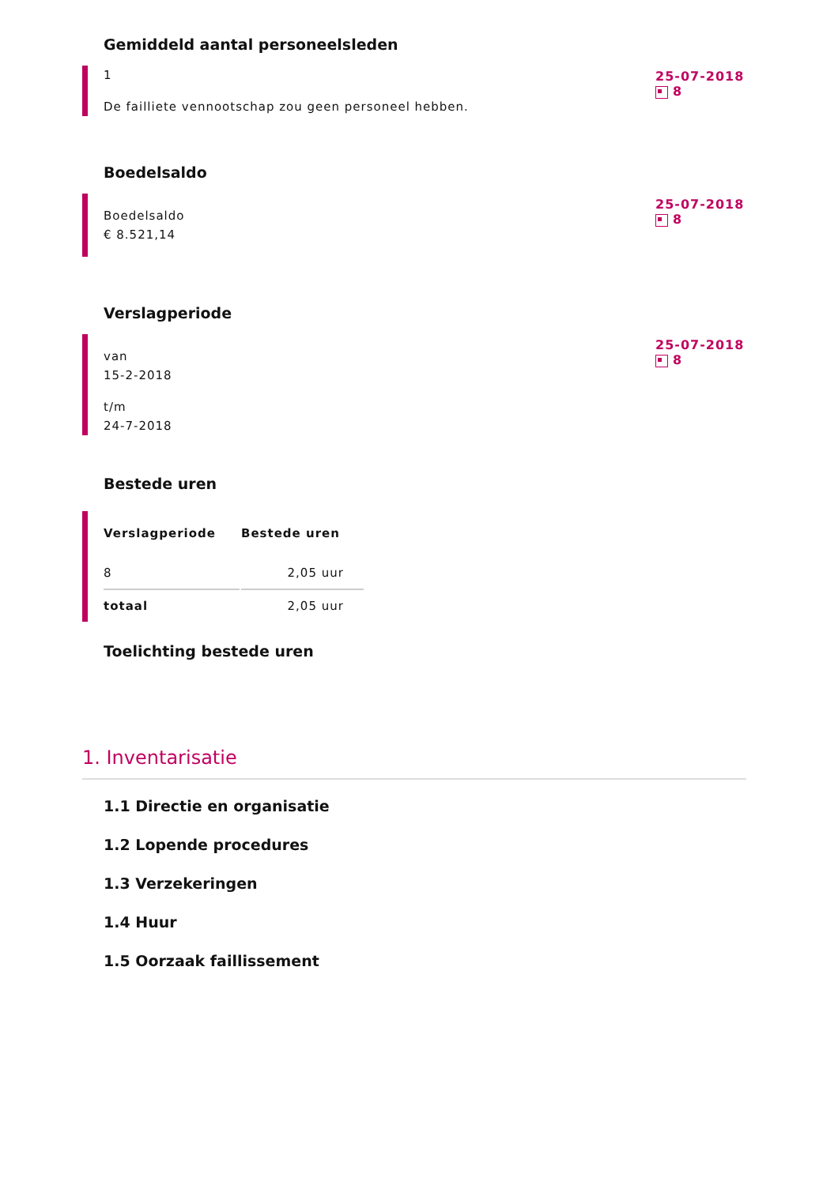Gemiddeld aantal personeelsleden
1
De failliete vennootschap zou geen personeel hebben.
25-07-2018
8
Boedelsaldo
Boedelsaldo
€ 8.521,14
25-07-2018
8
Verslagperiode
van
15-2-2018
t/m
24-7-2018
25-07-2018
8
Bestede uren
| Verslagperiode | Bestede uren |
| --- | --- |
| 8 | 2,05 uur |
| totaal | 2,05 uur |
Toelichting bestede uren
1. Inventarisatie
1.1 Directie en organisatie
1.2 Lopende procedures
1.3 Verzekeringen
1.4 Huur
1.5 Oorzaak faillissement